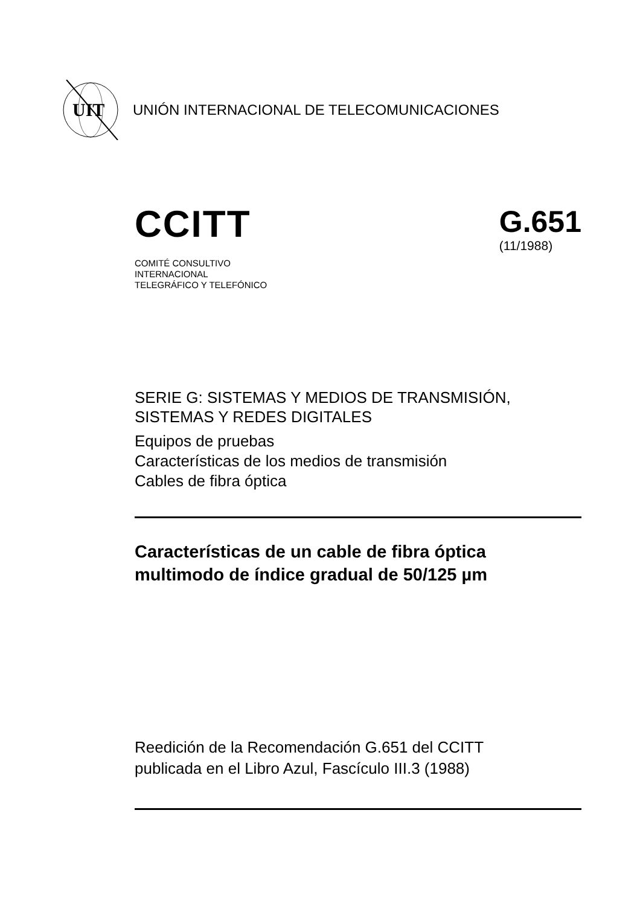UIT
UNIÓN INTERNACIONAL DE TELECOMUNICACIONES
CCITT
G.651
(11/1988)
COMITÉ CONSULTIVO
INTERNACIONAL
TELEGRÁFICO Y TELEFÓNICO
SERIE G: SISTEMAS Y MEDIOS DE TRANSMISIÓN,
SISTEMAS Y REDES DIGITALES
Equipos de pruebas
Características de los medios de transmisión
Cables de fibra óptica
Características de un cable de fibra óptica
multimodo de índice gradual de 50/125 µm
Reedición de la Recomendación G.651 del CCITT
publicada en el Libro Azul, Fascículo III.3 (1988)